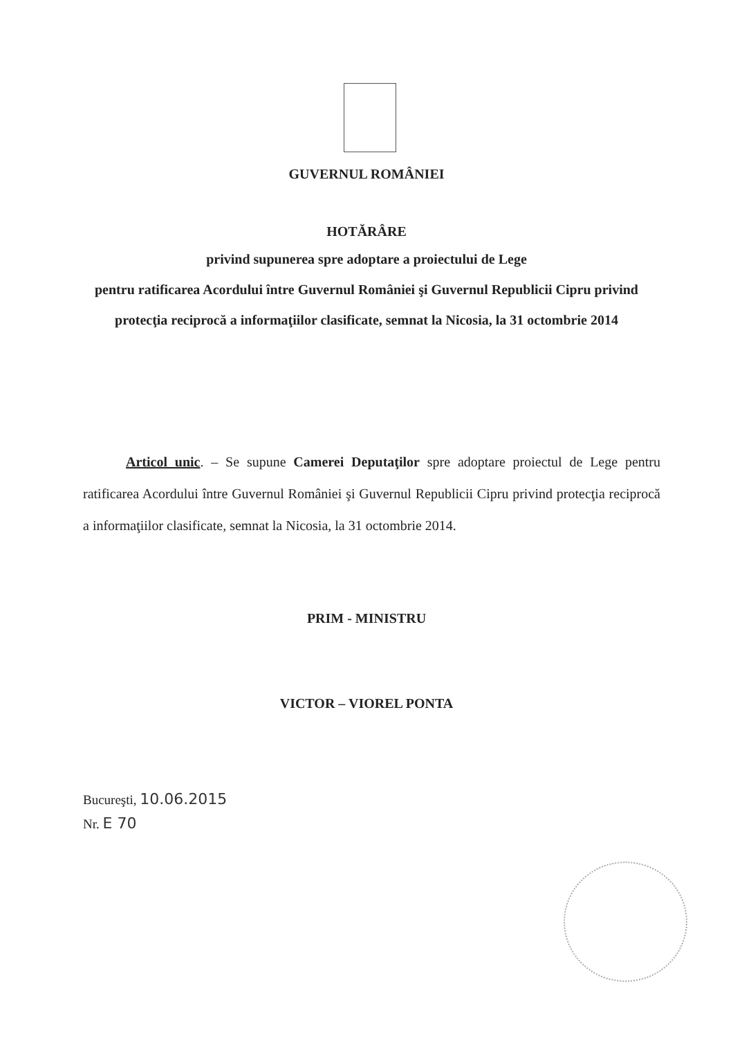GUVERNUL ROMÂNIEI
HOTĂRÂRE
privind supunerea spre adoptare a proiectului de Lege
pentru ratificarea Acordului între Guvernul României şi Guvernul Republicii Cipru privind protecţia reciprocă a informaţiilor clasificate, semnat la Nicosia, la 31 octombrie 2014
Articol unic. – Se supune Camerei Deputaţilor spre adoptare proiectul de Lege pentru ratificarea Acordului între Guvernul României şi Guvernul Republicii Cipru privind protecţia reciprocă a informaţiilor clasificate, semnat la Nicosia, la 31 octombrie 2014.
PRIM - MINISTRU
VICTOR – VIOREL PONTA
Bucureşti, 10.06.2015
Nr. E 70